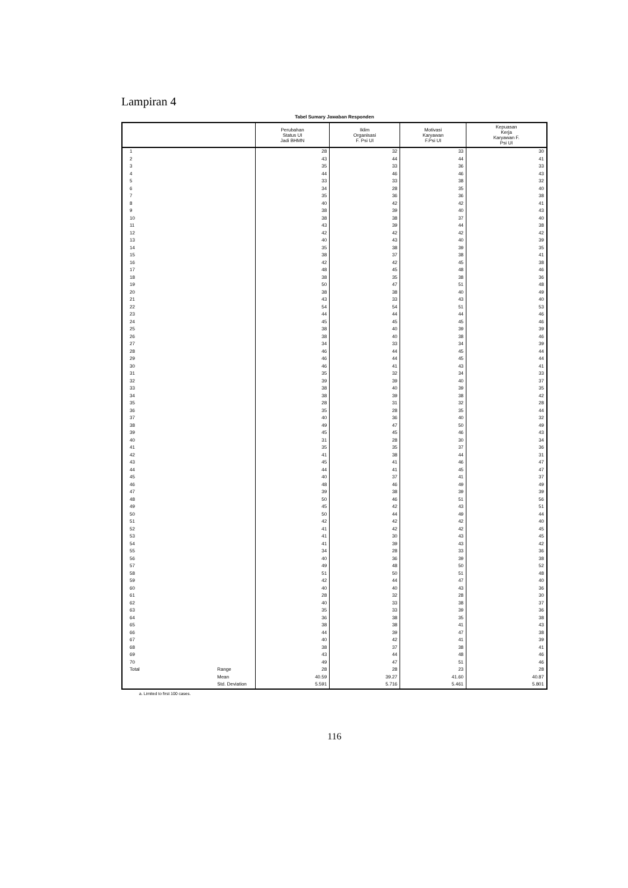Lampiran 4
Tabel Sumary Jawaban Responden
| | | Perubahan Status UI Jadi BHMN | Iklim Organisasi F. Psi UI | Motivasi Karyawan F.Psi UI | Kepuasan Kerja Karyawan F. Psi UI |
| --- | --- | --- | --- | --- | --- |
| 1 | | 28 | 32 | 33 | 30 |
| 2 | | 43 | 44 | 44 | 41 |
| 3 | | 35 | 33 | 36 | 33 |
| 4 | | 44 | 46 | 46 | 43 |
| 5 | | 33 | 33 | 38 | 32 |
| 6 | | 34 | 28 | 35 | 40 |
| 7 | | 35 | 36 | 36 | 38 |
| 8 | | 40 | 42 | 42 | 41 |
| 9 | | 38 | 39 | 40 | 43 |
| 10 | | 38 | 38 | 37 | 40 |
| 11 | | 43 | 39 | 44 | 38 |
| 12 | | 42 | 42 | 42 | 42 |
| 13 | | 40 | 43 | 40 | 39 |
| 14 | | 35 | 38 | 39 | 35 |
| 15 | | 38 | 37 | 38 | 41 |
| 16 | | 42 | 42 | 45 | 38 |
| 17 | | 48 | 45 | 48 | 46 |
| 18 | | 38 | 35 | 38 | 36 |
| 19 | | 50 | 47 | 51 | 48 |
| 20 | | 38 | 38 | 40 | 49 |
| 21 | | 43 | 33 | 43 | 40 |
| 22 | | 54 | 54 | 51 | 53 |
| 23 | | 44 | 44 | 44 | 46 |
| 24 | | 45 | 45 | 45 | 46 |
| 25 | | 38 | 40 | 39 | 39 |
| 26 | | 38 | 40 | 38 | 46 |
| 27 | | 34 | 33 | 34 | 39 |
| 28 | | 46 | 44 | 45 | 44 |
| 29 | | 46 | 44 | 45 | 44 |
| 30 | | 46 | 41 | 43 | 41 |
| 31 | | 35 | 32 | 34 | 33 |
| 32 | | 39 | 39 | 40 | 37 |
| 33 | | 38 | 40 | 39 | 35 |
| 34 | | 38 | 39 | 38 | 42 |
| 35 | | 28 | 31 | 32 | 28 |
| 36 | | 35 | 28 | 35 | 44 |
| 37 | | 40 | 36 | 40 | 32 |
| 38 | | 49 | 47 | 50 | 49 |
| 39 | | 45 | 45 | 46 | 43 |
| 40 | | 31 | 28 | 30 | 34 |
| 41 | | 35 | 35 | 37 | 36 |
| 42 | | 41 | 38 | 44 | 31 |
| 43 | | 45 | 41 | 46 | 47 |
| 44 | | 44 | 41 | 45 | 47 |
| 45 | | 40 | 37 | 41 | 37 |
| 46 | | 48 | 46 | 49 | 49 |
| 47 | | 39 | 38 | 39 | 39 |
| 48 | | 50 | 46 | 51 | 56 |
| 49 | | 45 | 42 | 43 | 51 |
| 50 | | 50 | 44 | 49 | 44 |
| 51 | | 42 | 42 | 42 | 40 |
| 52 | | 41 | 42 | 42 | 45 |
| 53 | | 41 | 30 | 43 | 45 |
| 54 | | 41 | 39 | 43 | 42 |
| 55 | | 34 | 28 | 33 | 36 |
| 56 | | 40 | 36 | 39 | 38 |
| 57 | | 49 | 48 | 50 | 52 |
| 58 | | 51 | 50 | 51 | 48 |
| 59 | | 42 | 44 | 47 | 40 |
| 60 | | 40 | 40 | 43 | 36 |
| 61 | | 28 | 32 | 28 | 30 |
| 62 | | 40 | 33 | 38 | 37 |
| 63 | | 35 | 33 | 39 | 36 |
| 64 | | 36 | 38 | 35 | 38 |
| 65 | | 38 | 38 | 41 | 43 |
| 66 | | 44 | 39 | 47 | 38 |
| 67 | | 40 | 42 | 41 | 39 |
| 68 | | 38 | 37 | 38 | 41 |
| 69 | | 43 | 44 | 48 | 46 |
| 70 | | 49 | 47 | 51 | 46 |
| Total | Range | 28 | 28 | 23 | 28 |
| | Mean | 40.59 | 39.27 | 41.60 | 40.87 |
| | Std. Deviation | 5.591 | 5.716 | 5.461 | 5.801 |
a. Limited to first 100 cases.
116